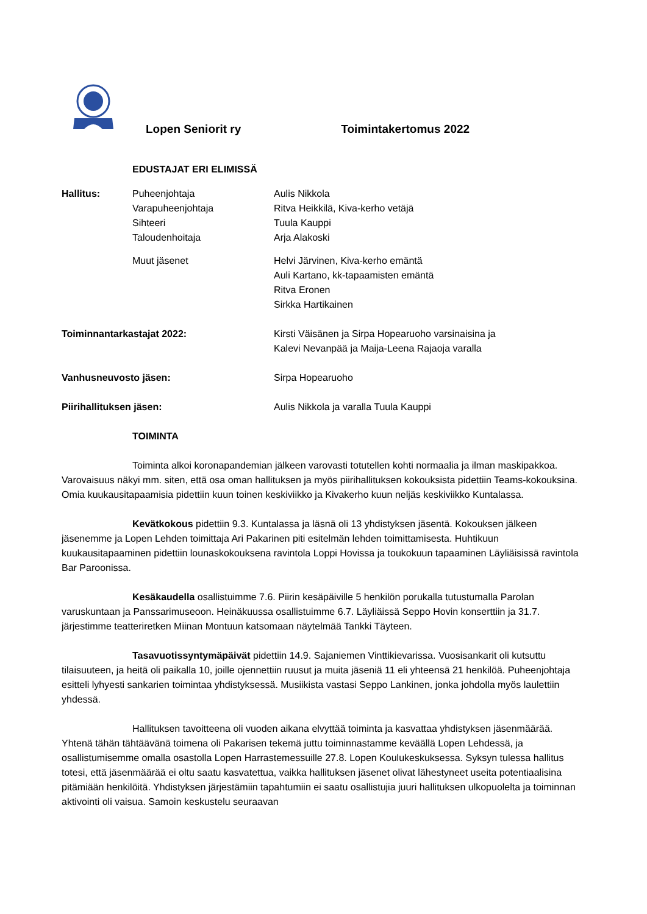Lopen Seniorit ry Toimintakertomus 2022
EDUSTAJAT ERI ELIMISSÄ
Hallitus: Puheenjohtaja
Varapuheenjohtaja
Sihteeri
Taloudenhoitaja
Aulis Nikkola
Ritva Heikkilä, Kiva-kerho vetäjä
Tuula Kauppi
Arja Alakoski
Muut jäsenet Helvi Järvinen, Kiva-kerho emäntä
Auli Kartano, kk-tapaamisten emäntä
Ritva Eronen
Sirkka Hartikainen
Toiminnantarkastajat 2022: Kirsti Väisänen ja Sirpa Hopearuoho varsinaisina ja
Kalevi Nevanpää ja Maija-Leena Rajaoja varalla
Vanhusneuvosto jäsen: Sirpa Hopearuoho
Piirihallituksen jäsen: Aulis Nikkola ja varalla Tuula Kauppi
TOIMINTA
Toiminta alkoi koronapandemian jälkeen varovasti totutellen kohti normaalia ja ilman maskipakkoa. Varovaisuus näkyi mm. siten, että osa oman hallituksen ja myös piirihallituksen kokouksista pidettiin Teams-kokouksina. Omia kuukausitapaamisia pidettiin kuun toinen keskiviikko ja Kivakerho kuun neljäs keskiviikko Kuntalassa.
Kevätkokous pidettiin 9.3. Kuntalassa ja läsnä oli 13 yhdistyksen jäsentä. Kokouksen jälkeen jäsenemme ja Lopen Lehden toimittaja Ari Pakarinen piti esitelmän lehden toimittamisesta. Huhtikuun kuukausitapaaminen pidettiin lounaskokouksena ravintola Loppi Hovissa ja toukokuun tapaaminen Läyliäisissä ravintola Bar Paroonissa.
Kesäkaudella osallistuimme 7.6. Piirin kesäpäiville 5 henkilön porukalla tutustumalla Parolan varuskuntaan ja Panssarimuseoon. Heinäkuussa osallistuimme 6.7. Läyliäissä Seppo Hovin konserttiin ja 31.7. järjestimme teatteriretken Miinan Montuun katsomaan näytelmää Tankki Täyteen.
Tasavuotissyntymäpäivät pidettiin 14.9. Sajaniemen Vinttikievarissa. Vuosisankarit oli kutsuttu tilaisuuteen, ja heitä oli paikalla 10, joille ojennettiin ruusut ja muita jäseniä 11 eli yhteensä 21 henkilöä. Puheenjohtaja esitteli lyhyesti sankarien toimintaa yhdistyksessä. Musiikista vastasi Seppo Lankinen, jonka johdolla myös laulettiin yhdessä.
Hallituksen tavoitteena oli vuoden aikana elvyttää toiminta ja kasvattaa yhdistyksen jäsenmäärää. Yhtenä tähän tähtäävänä toimena oli Pakarisen tekemä juttu toiminnastamme keväällä Lopen Lehdessä, ja osallistumisemme omalla osastolla Lopen Harrastemessuille 27.8. Lopen Koulukeskuksessa. Syksyn tulessa hallitus totesi, että jäsenmäärää ei oltu saatu kasvatettua, vaikka hallituksen jäsenet olivat lähestyneet useita potentiaalisina pitämiään henkilöitä. Yhdistyksen järjestämiin tapahtumiin ei saatu osallistujia juuri hallituksen ulkopuolelta ja toiminnan aktivointi oli vaisua. Samoin keskustelu seuraavan